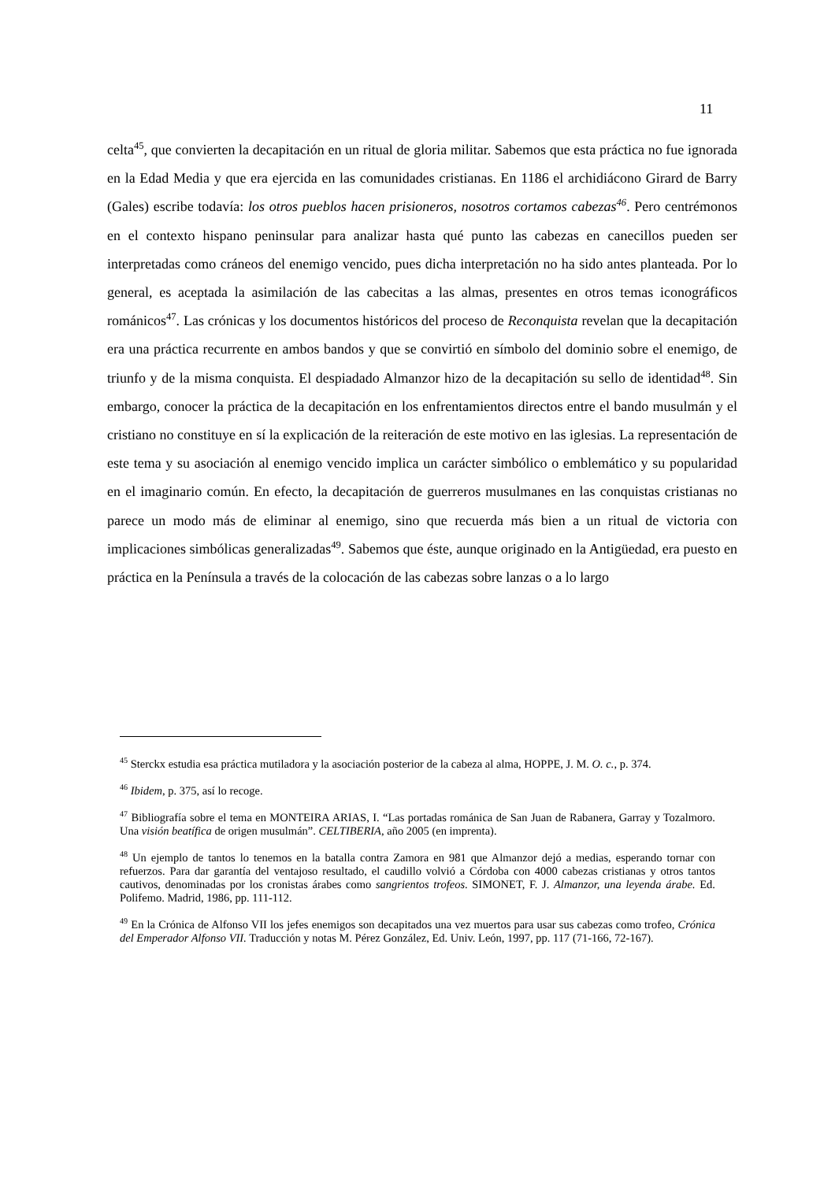11
celta<sup>45</sup>, que convierten la decapitación en un ritual de gloria militar. Sabemos que esta práctica no fue ignorada en la Edad Media y que era ejercida en las comunidades cristianas. En 1186 el archidiácono Girard de Barry (Gales) escribe todavía: los otros pueblos hacen prisioneros, nosotros cortamos cabezas<sup>46</sup>. Pero centrémonos en el contexto hispano peninsular para analizar hasta qué punto las cabezas en canecillos pueden ser interpretadas como cráneos del enemigo vencido, pues dicha interpretación no ha sido antes planteada. Por lo general, es aceptada la asimilación de las cabecitas a las almas, presentes en otros temas iconográficos románicos<sup>47</sup>. Las crónicas y los documentos históricos del proceso de Reconquista revelan que la decapitación era una práctica recurrente en ambos bandos y que se convirtió en símbolo del dominio sobre el enemigo, de triunfo y de la misma conquista. El despiadado Almanzor hizo de la decapitación su sello de identidad<sup>48</sup>. Sin embargo, conocer la práctica de la decapitación en los enfrentamientos directos entre el bando musulmán y el cristiano no constituye en sí la explicación de la reiteración de este motivo en las iglesias. La representación de este tema y su asociación al enemigo vencido implica un carácter simbólico o emblemático y su popularidad en el imaginario común. En efecto, la decapitación de guerreros musulmanes en las conquistas cristianas no parece un modo más de eliminar al enemigo, sino que recuerda más bien a un ritual de victoria con implicaciones simbólicas generalizadas<sup>49</sup>. Sabemos que éste, aunque originado en la Antigüedad, era puesto en práctica en la Península a través de la colocación de las cabezas sobre lanzas o a lo largo
<sup>45</sup> Sterckx estudia esa práctica mutiladora y la asociación posterior de la cabeza al alma, HOPPE, J. M. O. c., p. 374.
<sup>46</sup> Ibidem, p. 375, así lo recoge.
<sup>47</sup> Bibliografía sobre el tema en MONTEIRA ARIAS, I. “Las portadas románica de San Juan de Rabanera, Garray y Tozalmoro. Una visión beatífica de origen musulmán”. CELTIBERIA, año 2005 (en imprenta).
<sup>48</sup> Un ejemplo de tantos lo tenemos en la batalla contra Zamora en 981 que Almanzor dejó a medias, esperando tornar con refuerzos. Para dar garantía del ventajoso resultado, el caudillo volvió a Córdoba con 4000 cabezas cristianas y otros tantos cautivos, denominadas por los cronistas árabes como sangrientos trofeos. SIMONET, F. J. Almanzor, una leyenda árabe. Ed. Polifemo. Madrid, 1986, pp. 111-112.
<sup>49</sup> En la Crónica de Alfonso VII los jefes enemigos son decapitados una vez muertos para usar sus cabezas como trofeo, Crónica del Emperador Alfonso VII. Traducción y notas M. Pérez González, Ed. Univ. León, 1997, pp. 117 (71-166, 72-167).